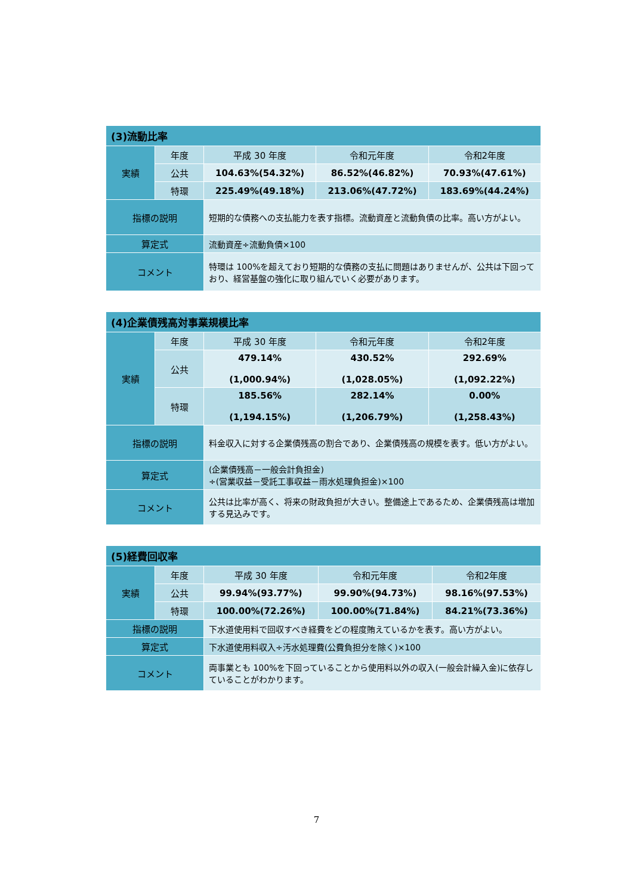| (3)流動比率 | | | | |
| --- | --- | --- | --- | --- |
| 実績 | 年度 | 平成 30 年度 | 令和元年度 | 令和2年度 |
| | 公共 | 104.63%(54.32%) | 86.52%(46.82%) | 70.93%(47.61%) |
| | 特環 | 225.49%(49.18%) | 213.06%(47.72%) | 183.69%(44.24%) |
| 指標の説明 | | 短期的な債務への支払能力を表す指標。流動資産と流動負債の比率。高い方がよい。 | | |
| 算定式 | | 流動資産÷流動負債×100 | | |
| コメント | | 特環は 100%を超えており短期的な債務の支払に問題はありませんが、公共は下回っており、経営基盤の強化に取り組んでいく必要があります。 | | |
| (4)企業債残高対事業規模比率 | | | | |
| --- | --- | --- | --- | --- |
| 実績 | 年度 | 平成 30 年度 | 令和元年度 | 令和2年度 |
| | 公共 | 479.14% (1,000.94%) | 430.52% (1,028.05%) | 292.69% (1,092.22%) |
| | 特環 | 185.56% (1,194.15%) | 282.14% (1,206.79%) | 0.00% (1,258.43%) |
| 指標の説明 | | 料金収入に対する企業債残高の割合であり、企業債残高の規模を表す。低い方がよい。 | | |
| 算定式 | | (企業債残高－一般会計負担金) ÷(営業収益－受託工事収益－雨水処理負担金)×100 | | |
| コメント | | 公共は比率が高く、将来の財政負担が大きい。整備途上であるため、企業債残高は増加する見込みです。 | | |
| (5)経費回収率 | | | | |
| --- | --- | --- | --- | --- |
| 実績 | 年度 | 平成 30 年度 | 令和元年度 | 令和2年度 |
| | 公共 | 99.94%(93.77%) | 99.90%(94.73%) | 98.16%(97.53%) |
| | 特環 | 100.00%(72.26%) | 100.00%(71.84%) | 84.21%(73.36%) |
| 指標の説明 | | 下水道使用料で回収すべき経費をどの程度賄えているかを表す。高い方がよい。 | | |
| 算定式 | | 下水道使用料収入÷汚水処理費(公費負担分を除く)×100 | | |
| コメント | | 両事業とも 100%を下回っていることから使用料以外の収入(一般会計繰入金)に依存していることがわかります。 | | |
7